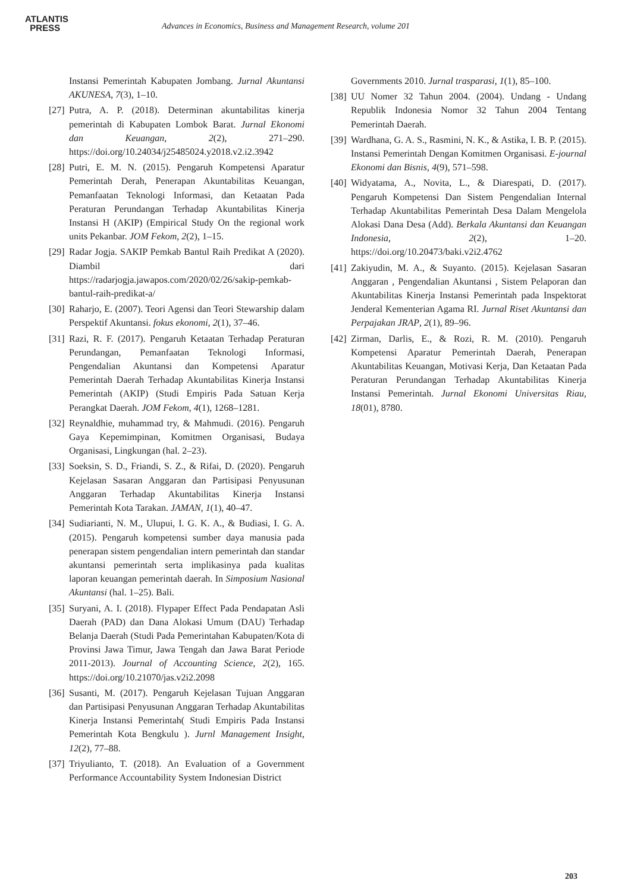ATLANTIS
PRESS
Advances in Economics, Business and Management Research, volume 201
Instansi Pemerintah Kabupaten Jombang. Jurnal Akuntansi AKUNESA, 7(3), 1–10.
[27] Putra, A. P. (2018). Determinan akuntabilitas kinerja pemerintah di Kabupaten Lombok Barat. Jurnal Ekonomi dan Keuangan, 2(2), 271–290. https://doi.org/10.24034/j25485024.y2018.v2.i2.3942
[28] Putri, E. M. N. (2015). Pengaruh Kompetensi Aparatur Pemerintah Derah, Penerapan Akuntabilitas Keuangan, Pemanfaatan Teknologi Informasi, dan Ketaatan Pada Peraturan Perundangan Terhadap Akuntabilitas Kinerja Instansi H (AKIP) (Empirical Study On the regional work units Pekanbar. JOM Fekom, 2(2), 1–15.
[29] Radar Jogja. SAKIP Pemkab Bantul Raih Predikat A (2020). Diambil dari https://radarjogja.jawapos.com/2020/02/26/sakip-pemkab-bantul-raih-predikat-a/
[30] Raharjo, E. (2007). Teori Agensi dan Teori Stewarship dalam Perspektif Akuntansi. fokus ekonomi, 2(1), 37–46.
[31] Razi, R. F. (2017). Pengaruh Ketaatan Terhadap Peraturan Perundangan, Pemanfaatan Teknologi Informasi, Pengendalian Akuntansi dan Kompetensi Aparatur Pemerintah Daerah Terhadap Akuntabilitas Kinerja Instansi Pemerintah (AKIP) (Studi Empiris Pada Satuan Kerja Perangkat Daerah. JOM Fekom, 4(1), 1268–1281.
[32] Reynaldhie, muhammad try, & Mahmudi. (2016). Pengaruh Gaya Kepemimpinan, Komitmen Organisasi, Budaya Organisasi, Lingkungan (hal. 2–23).
[33] Soeksin, S. D., Friandi, S. Z., & Rifai, D. (2020). Pengaruh Kejelasan Sasaran Anggaran dan Partisipasi Penyusunan Anggaran Terhadap Akuntabilitas Kinerja Instansi Pemerintah Kota Tarakan. JAMAN, 1(1), 40–47.
[34] Sudiarianti, N. M., Ulupui, I. G. K. A., & Budiasi, I. G. A. (2015). Pengaruh kompetensi sumber daya manusia pada penerapan sistem pengendalian intern pemerintah dan standar akuntansi pemerintah serta implikasinya pada kualitas laporan keuangan pemerintah daerah. In Simposium Nasional Akuntansi (hal. 1–25). Bali.
[35] Suryani, A. I. (2018). Flypaper Effect Pada Pendapatan Asli Daerah (PAD) dan Dana Alokasi Umum (DAU) Terhadap Belanja Daerah (Studi Pada Pemerintahan Kabupaten/Kota di Provinsi Jawa Timur, Jawa Tengah dan Jawa Barat Periode 2011-2013). Journal of Accounting Science, 2(2), 165. https://doi.org/10.21070/jas.v2i2.2098
[36] Susanti, M. (2017). Pengaruh Kejelasan Tujuan Anggaran dan Partisipasi Penyusunan Anggaran Terhadap Akuntabilitas Kinerja Instansi Pemerintah( Studi Empiris Pada Instansi Pemerintah Kota Bengkulu ). Jurnl Management Insight, 12(2), 77–88.
[37] Triyulianto, T. (2018). An Evaluation of a Government Performance Accountability System Indonesian District
Governments 2010. Jurnal trasparasi, 1(1), 85–100.
[38] UU Nomer 32 Tahun 2004. (2004). Undang - Undang Republik Indonesia Nomor 32 Tahun 2004 Tentang Pemerintah Daerah.
[39] Wardhana, G. A. S., Rasmini, N. K., & Astika, I. B. P. (2015). Instansi Pemerintah Dengan Komitmen Organisasi. E-journal Ekonomi dan Bisnis, 4(9), 571–598.
[40] Widyatama, A., Novita, L., & Diarespati, D. (2017). Pengaruh Kompetensi Dan Sistem Pengendalian Internal Terhadap Akuntabilitas Pemerintah Desa Dalam Mengelola Alokasi Dana Desa (Add). Berkala Akuntansi dan Keuangan Indonesia, 2(2), 1–20. https://doi.org/10.20473/baki.v2i2.4762
[41] Zakiyudin, M. A., & Suyanto. (2015). Kejelasan Sasaran Anggaran , Pengendalian Akuntansi , Sistem Pelaporan dan Akuntabilitas Kinerja Instansi Pemerintah pada Inspektorat Jenderal Kementerian Agama RI. Jurnal Riset Akuntansi dan Perpajakan JRAP, 2(1), 89–96.
[42] Zirman, Darlis, E., & Rozi, R. M. (2010). Pengaruh Kompetensi Aparatur Pemerintah Daerah, Penerapan Akuntabilitas Keuangan, Motivasi Kerja, Dan Ketaatan Pada Peraturan Perundangan Terhadap Akuntabilitas Kinerja Instansi Pemerintah. Jurnal Ekonomi Universitas Riau, 18(01), 8780.
203